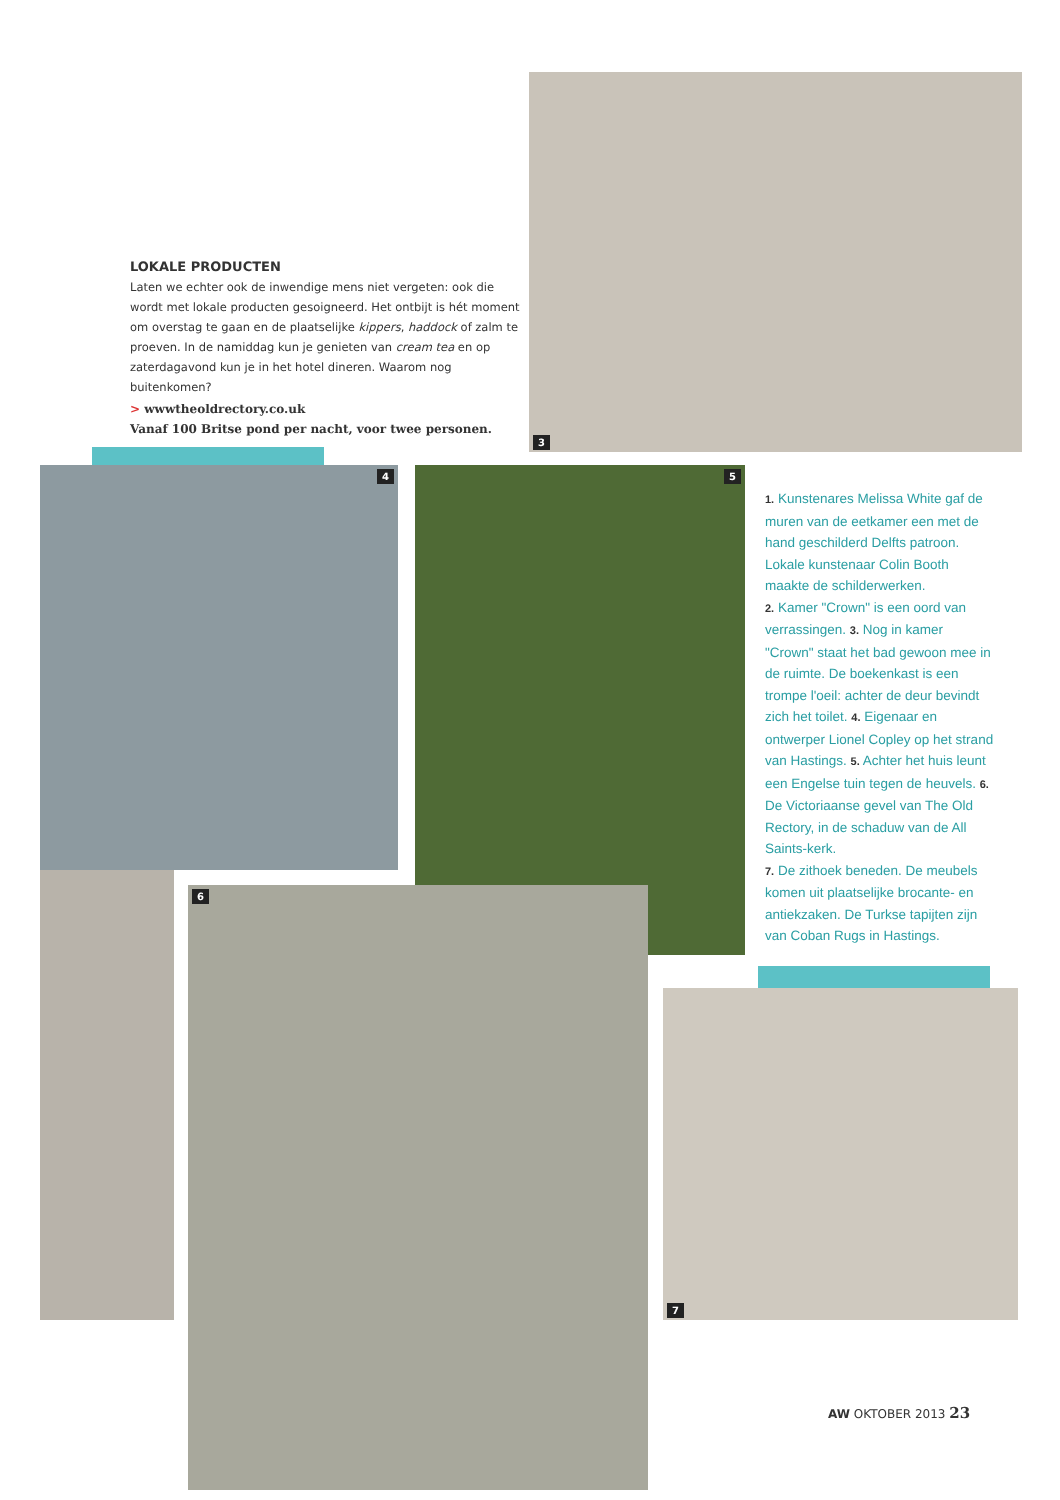LOKALE PRODUCTEN
Laten we echter ook de inwendige mens niet vergeten: ook die wordt met lokale producten gesoigneerd. Het ontbijt is hét moment om overstag te gaan en de plaatselijke kippers, haddock of zalm te proeven. In de namiddag kun je genieten van cream tea en op zaterdagavond kun je in het hotel dineren. Waarom nog buitenkomen?
> wwwtheoldrectory.co.uk
Vanaf 100 Britse pond per nacht, voor twee personen.
3
4 5
6
7
1. Kunstenares Melissa White gaf de muren van de eetkamer een met de hand geschilderd Delfts patroon. Lokale kunstenaar Colin Booth maakte de schilderwerken.
2. Kamer "Crown" is een oord van verrassingen. 3. Nog in kamer "Crown" staat het bad gewoon mee in de ruimte. De boekenkast is een trompe l'oeil: achter de deur bevindt zich het toilet. 4. Eigenaar en ontwerper Lionel Copley op het strand van Hastings. 5. Achter het huis leunt een Engelse tuin tegen de heuvels. 6. De Victoriaanse gevel van The Old Rectory, in de schaduw van de All Saints-kerk.
7. De zithoek beneden. De meubels komen uit plaatselijke brocante- en antiekzaken. De Turkse tapijten zijn van Coban Rugs in Hastings.
AW OKTOBER 2013 23